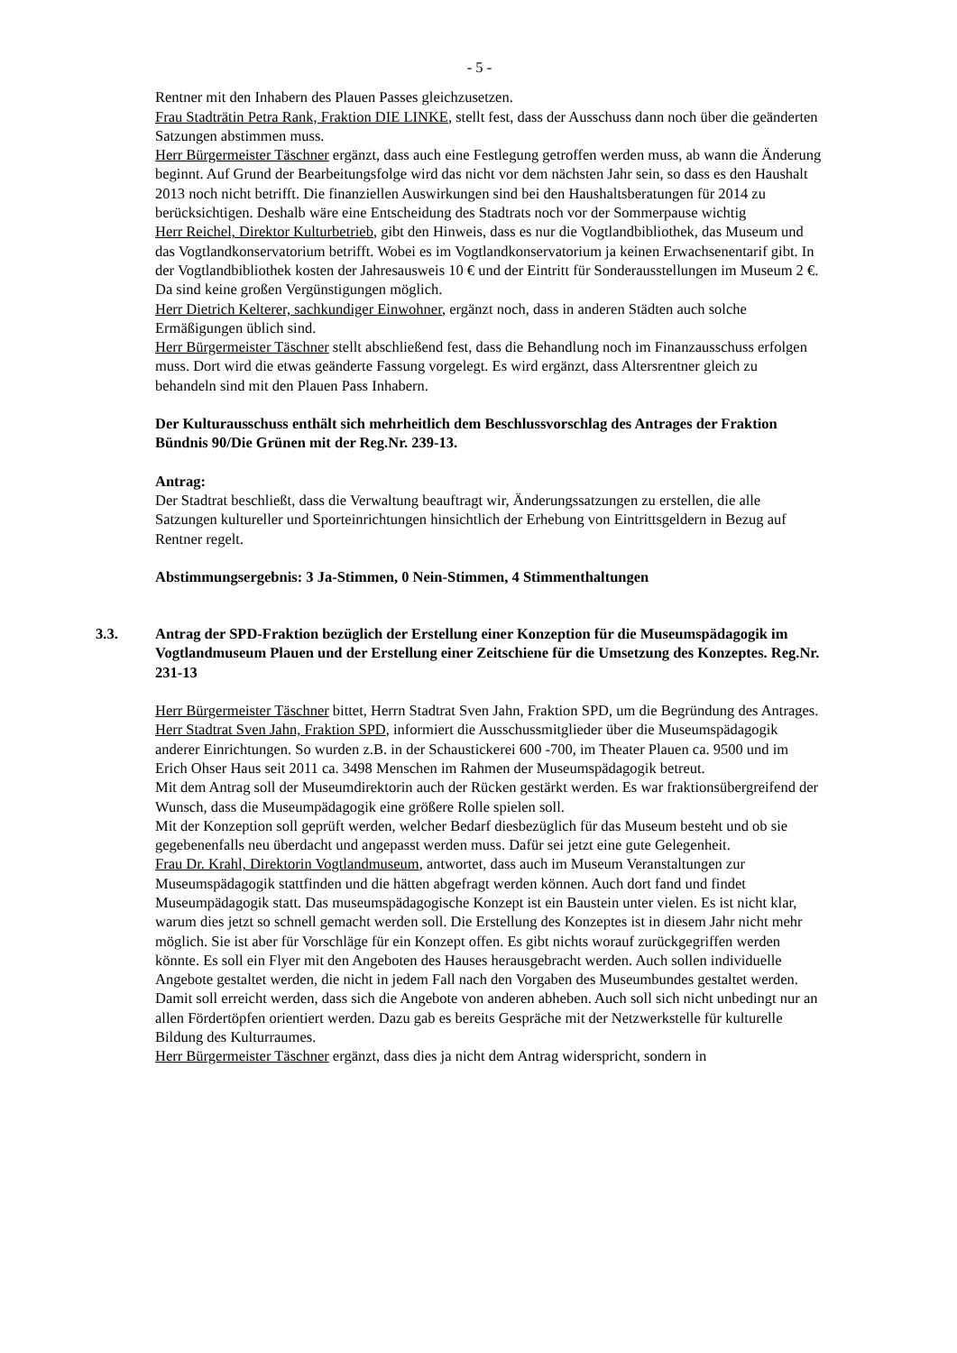- 5 -
Rentner mit den Inhabern des Plauen Passes gleichzusetzen.
Frau Stadträtin Petra Rank, Fraktion DIE LINKE, stellt fest, dass der Ausschuss dann noch über die geänderten Satzungen abstimmen muss.
Herr Bürgermeister Täschner ergänzt, dass auch eine Festlegung getroffen werden muss, ab wann die Änderung beginnt. Auf Grund der Bearbeitungsfolge wird das nicht vor dem nächsten Jahr sein, so dass es den Haushalt 2013 noch nicht betrifft. Die finanziellen Auswirkungen sind bei den Haushaltsberatungen für 2014 zu berücksichtigen. Deshalb wäre eine Entscheidung des Stadtrats noch vor der Sommerpause wichtig
Herr Reichel, Direktor Kulturbetrieb, gibt den Hinweis, dass es nur die Vogtlandbibliothek, das Museum und das Vogtlandkonservatorium betrifft. Wobei es im Vogtlandkonservatorium ja keinen Erwachsenentarif gibt. In der Vogtlandbibliothek kosten der Jahresausweis 10 € und der Eintritt für Sonderausstellungen im Museum 2 €. Da sind keine großen Vergünstigungen möglich.
Herr Dietrich Kelterer, sachkundiger Einwohner, ergänzt noch, dass in anderen Städten auch solche Ermäßigungen üblich sind.
Herr Bürgermeister Täschner stellt abschließend fest, dass die Behandlung noch im Finanzausschuss erfolgen muss. Dort wird die etwas geänderte Fassung vorgelegt. Es wird ergänzt, dass Altersrentner gleich zu behandeln sind mit den Plauen Pass Inhabern.
Der Kulturausschuss enthält sich mehrheitlich dem Beschlussvorschlag des Antrages der Fraktion Bündnis 90/Die Grünen mit der Reg.Nr. 239-13.
Antrag:
Der Stadtrat beschließt, dass die Verwaltung beauftragt wir, Änderungssatzungen zu erstellen, die alle Satzungen kultureller und Sporteinrichtungen hinsichtlich der Erhebung von Eintrittsgeldern in Bezug auf Rentner regelt.
Abstimmungsergebnis: 3 Ja-Stimmen, 0 Nein-Stimmen, 4 Stimmenthaltungen
3.3. Antrag der SPD-Fraktion bezüglich der Erstellung einer Konzeption für die Museumspädagogik im Vogtlandmuseum Plauen und der Erstellung einer Zeitschiene für die Umsetzung des Konzeptes. Reg.Nr. 231-13
Herr Bürgermeister Täschner bittet, Herrn Stadtrat Sven Jahn, Fraktion SPD, um die Begründung des Antrages.
Herr Stadtrat Sven Jahn, Fraktion SPD, informiert die Ausschussmitglieder über die Museumspädagogik anderer Einrichtungen. So wurden z.B. in der Schaustickerei 600 -700, im Theater Plauen ca. 9500 und im Erich Ohser Haus seit 2011 ca. 3498 Menschen im Rahmen der Museumspädagogik betreut.
Mit dem Antrag soll der Museumdirektorin auch der Rücken gestärkt werden. Es war fraktionsübergreifend der Wunsch, dass die Museumpädagogik eine größere Rolle spielen soll.
Mit der Konzeption soll geprüft werden, welcher Bedarf diesbezüglich für das Museum besteht und ob sie gegebenenfalls neu überdacht und angepasst werden muss. Dafür sei jetzt eine gute Gelegenheit.
Frau Dr. Krahl, Direktorin Vogtlandmuseum, antwortet, dass auch im Museum Veranstaltungen zur Museumspädagogik stattfinden und die hätten abgefragt werden können. Auch dort fand und findet Museumpädagogik statt. Das museumspädagogische Konzept ist ein Baustein unter vielen. Es ist nicht klar, warum dies jetzt so schnell gemacht werden soll. Die Erstellung des Konzeptes ist in diesem Jahr nicht mehr möglich. Sie ist aber für Vorschläge für ein Konzept offen. Es gibt nichts worauf zurückgegriffen werden könnte. Es soll ein Flyer mit den Angeboten des Hauses herausgebracht werden. Auch sollen individuelle Angebote gestaltet werden, die nicht in jedem Fall nach den Vorgaben des Museumbundes gestaltet werden. Damit soll erreicht werden, dass sich die Angebote von anderen abheben. Auch soll sich nicht unbedingt nur an allen Fördertöpfen orientiert werden. Dazu gab es bereits Gespräche mit der Netzwerkstelle für kulturelle Bildung des Kulturraumes.
Herr Bürgermeister Täschner ergänzt, dass dies ja nicht dem Antrag widerspricht, sondern in